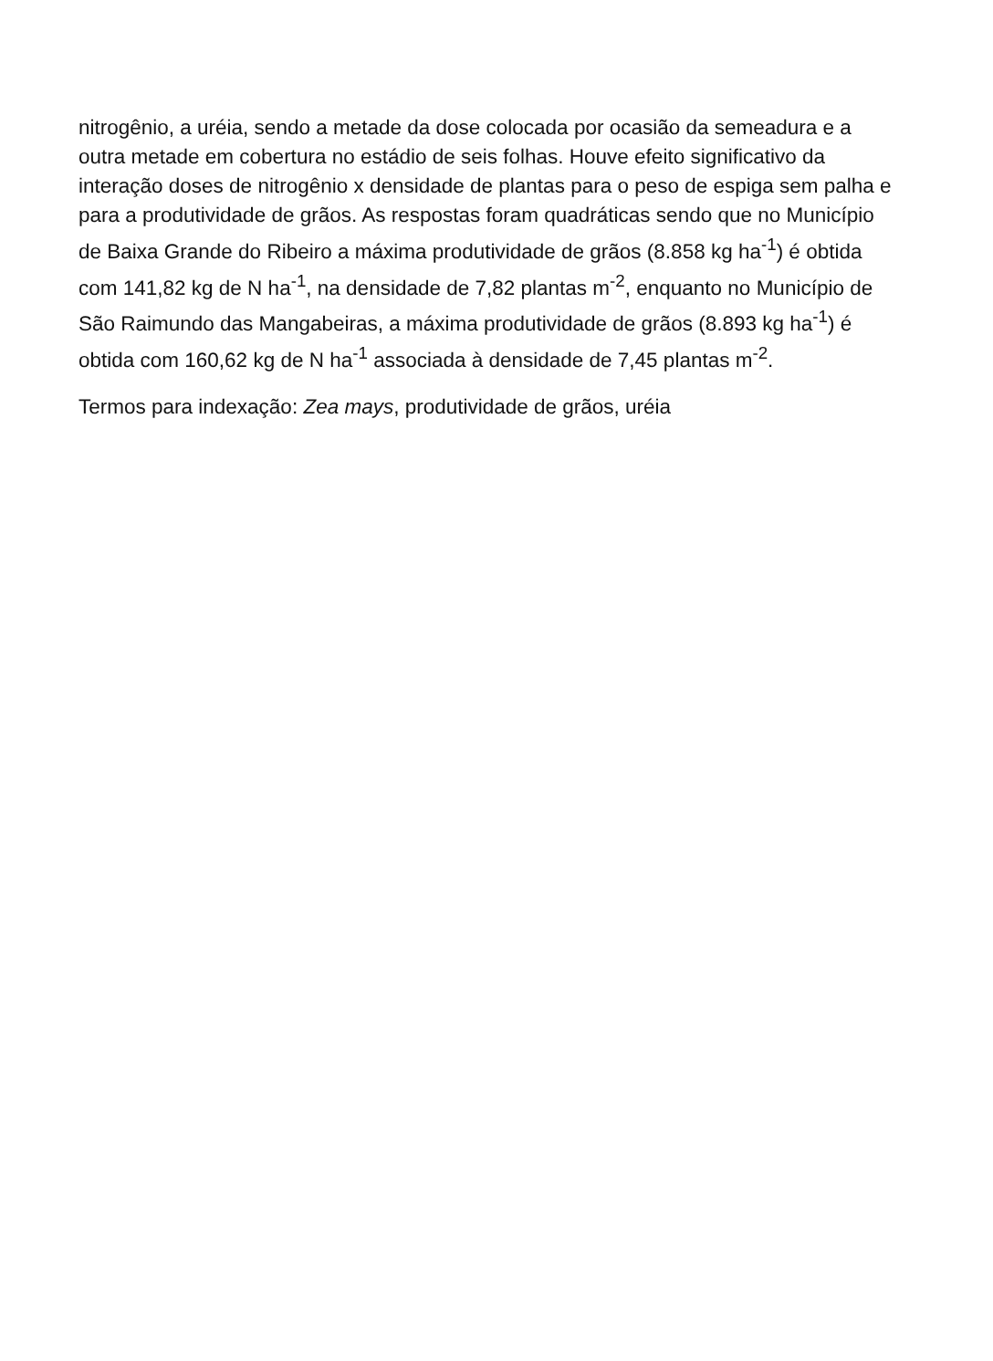nitrogênio, a uréia, sendo a metade da dose colocada por ocasião da semeadura e a outra metade em cobertura no estádio de seis folhas. Houve efeito significativo da interação doses de nitrogênio x densidade de plantas para o peso de espiga sem palha e para a produtividade de grãos. As respostas foram quadráticas sendo que no Município de Baixa Grande do Ribeiro a máxima produtividade de grãos (8.858 kg ha<sup>-1</sup>) é obtida com 141,82 kg de N ha<sup>-1</sup>, na densidade de 7,82 plantas m<sup>-2</sup>, enquanto no Município de São Raimundo das Mangabeiras, a máxima produtividade de grãos (8.893 kg ha<sup>-1</sup>) é obtida com 160,62 kg de N ha<sup>-1</sup> associada à densidade de 7,45 plantas m<sup>-2</sup>.
Termos para indexação: Zea mays, produtividade de grãos, uréia